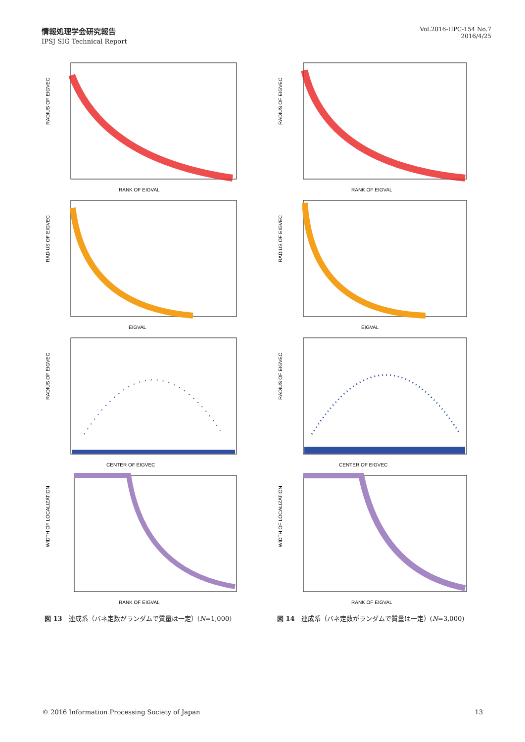情報処理学会研究報告
IPSJ SIG Technical Report
Vol.2016-HPC-154 No.7
2016/4/25
RANK OF EIGVAL
RADIUS OF EIGVEC
RANK OF EIGVAL
RADIUS OF EIGVEC
EIGVAL
RADIUS OF EIGVEC
EIGVAL
RADIUS OF EIGVEC
CENTER OF EIGVEC
RADIUS OF EIGVEC
CENTER OF EIGVEC
RADIUS OF EIGVEC
RANK OF EIGVAL
WIDTH OF LOCALIZATION
RANK OF EIGVAL
WIDTH OF LOCALIZATION
図 13　連成系（バネ定数がランダムで質量は一定）(N=1,000)
図 14　連成系（バネ定数がランダムで質量は一定）(N=3,000)
© 2016 Information Processing Society of Japan 13